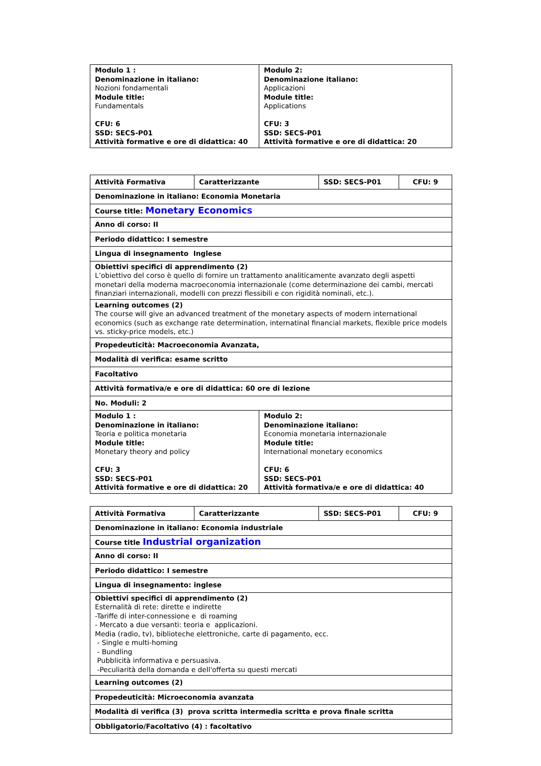| Modulo 1 : Denominazione in italiano: Nozioni fondamentali Module title: Fundamentals CFU: 6 SSD: SECS-P01 Attività formative e ore di didattica: 40 | Modulo 2: Denominazione italiano: Applicazioni Module title: Applications CFU: 3 SSD: SECS-P01 Attività formative e ore di didattica: 20 |
| Attività Formativa | Caratterizzante | SSD: SECS-P01 | CFU: 9 |
| Denominazione in italiano: Economia Monetaria | | | |
| Course title: Monetary Economics | | | |
| Anno di corso: II | | | |
| Periodo didattico: I semestre | | | |
| Lingua di insegnamento Inglese | | | |
| Obiettivi specifici di apprendimento (2) L’obiettivo del corso è quello di fornire un trattamento analiticamente avanzato degli aspetti monetari della moderna macroeconomia internazionale (come determinazione dei cambi, mercati finanziari internazionali, modelli con prezzi flessibili e con rigidità nominali, etc.). | | | |
| Learning outcomes (2) The course will give an advanced treatment of the monetary aspects of modern international economics (such as exchange rate determination, internatinal financial markets, flexible price models vs. sticky-price models, etc.) | | | |
| Propedeuticità: Macroeconomia Avanzata, | | | |
| Modalità di verifica: esame scritto | | | |
| Facoltativo | | | |
| Attività formativa/e e ore di didattica: 60 ore di lezione | | | |
| No. Moduli: 2 | | | |
| Modulo 1 : Denominazione in italiano: Teoria e politica monetaria Module title: Monetary theory and policy CFU: 3 SSD: SECS-P01 Attività formative e ore di didattica: 20 | Modulo 2: Denominazione italiano: Economia monetaria internazionale Module title: International monetary economics CFU: 6 SSD: SECS-P01 Attività formativa/e e ore di didattica: 40 |
| Attività Formativa | Caratterizzante | SSD: SECS-P01 | CFU: 9 |
| Denominazione in italiano: Economia industriale | | | |
| Course title Industrial organization | | | |
| Anno di corso: II | | | |
| Periodo didattico: I semestre | | | |
| Lingua di insegnamento: inglese | | | |
| Obiettivi specifici di apprendimento (2) Esternalità di rete: dirette e indirette -Tariffe di inter-connessione e di roaming - Mercato a due versanti: teoria e applicazioni. Media (radio, tv), biblioteche elettroniche, carte di pagamento, ecc. - Single e multi-homing - Bundling Pubblicità informativa e persuasiva. -Peculiarità della domanda e dell'offerta su questi mercati | | | |
| Learning outcomes (2) | | | |
| Propedeuticità: Microeconomia avanzata | | | |
| Modalità di verifica (3) prova scritta intermedia scritta e prova finale scritta | | | |
| Obbligatorio/Facoltativo (4) : facoltativo | | | |